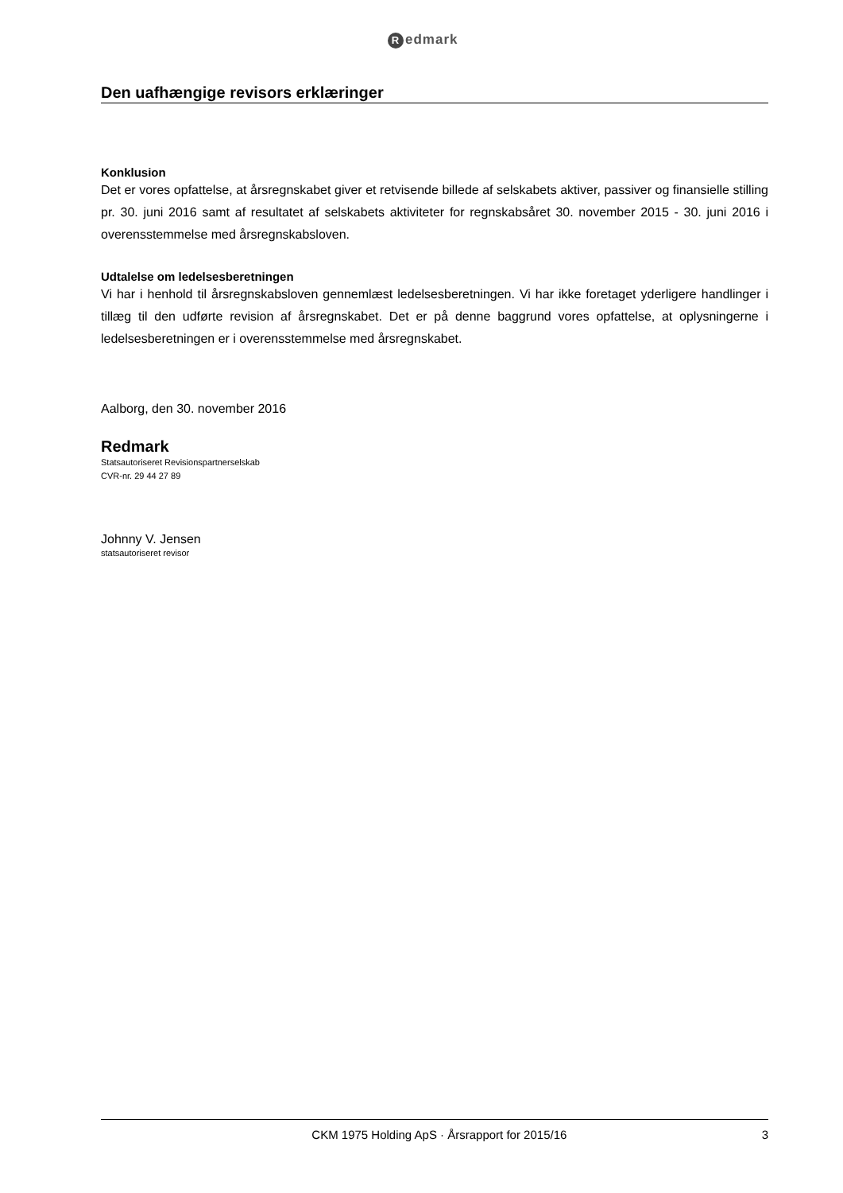Redmark
Den uafhængige revisors erklæringer
Konklusion
Det er vores opfattelse, at årsregnskabet giver et retvisende billede af selskabets aktiver, passiver og finansielle stilling pr. 30. juni 2016 samt af resultatet af selskabets aktiviteter for regnskabsåret 30. november 2015 - 30. juni 2016 i overensstemmelse med årsregnskabsloven.
Udtalelse om ledelsesberetningen
Vi har i henhold til årsregnskabsloven gennemlæst ledelsesberetningen. Vi har ikke foretaget yderligere handlinger i tillæg til den udførte revision af årsregnskabet. Det er på denne baggrund vores opfattelse, at oplysningerne i ledelsesberetningen er i overensstemmelse med årsregnskabet.
Aalborg, den 30. november 2016
Redmark
Statsautoriseret Revisionspartnerselskab
CVR-nr. 29 44 27 89
Johnny V. Jensen
statsautoriseret revisor
CKM 1975 Holding ApS · Årsrapport for 2015/16 3